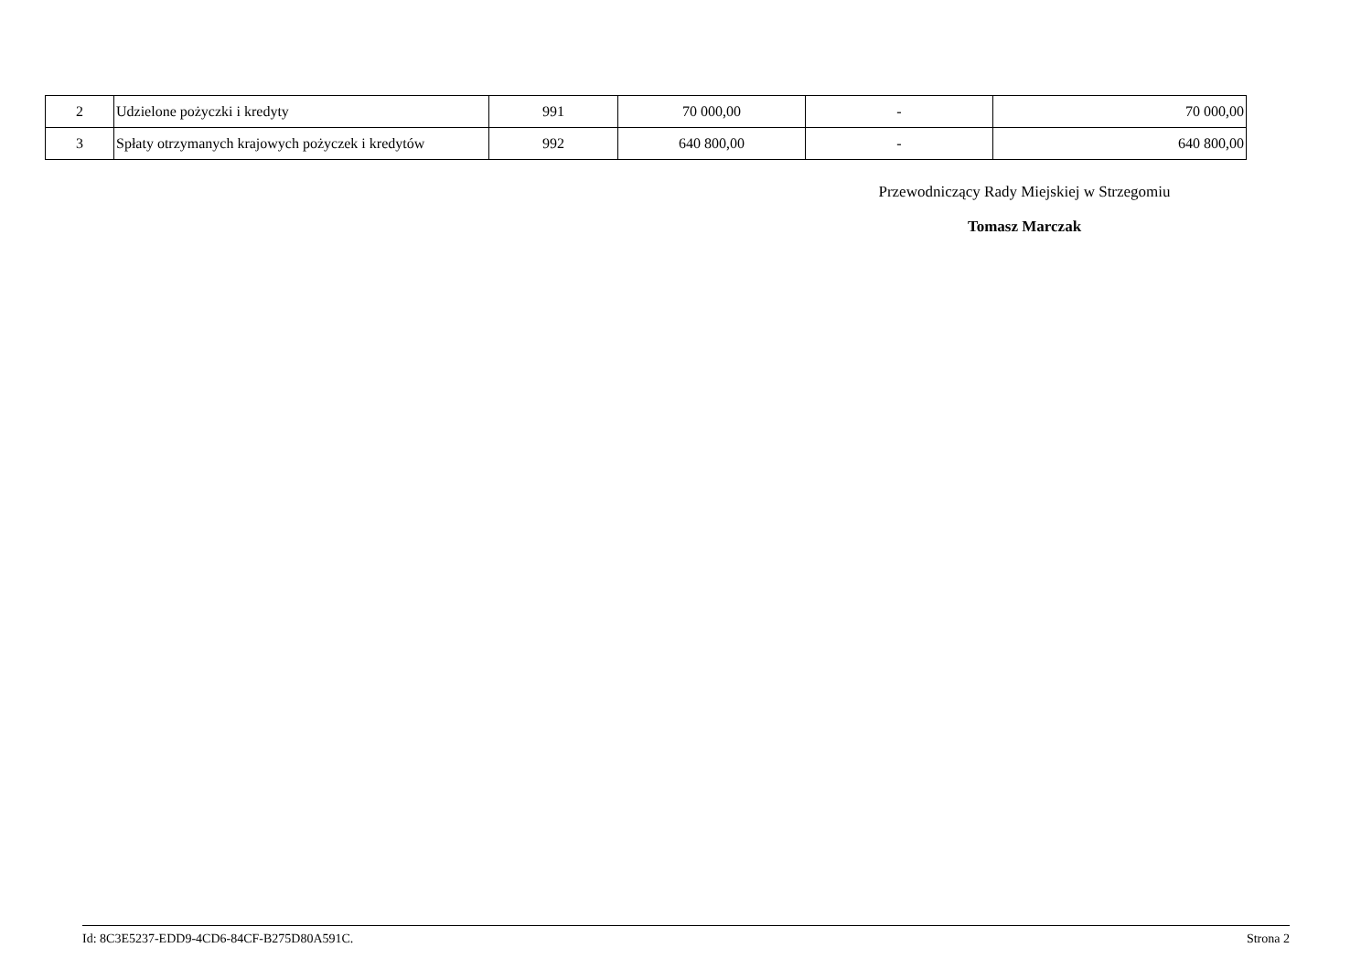| 2 | Udzielone pożyczki i kredyty | 991 | 70 000,00 | - | 70 000,00 |
| 3 | Spłaty otrzymanych krajowych pożyczek i kredytów | 992 | 640 800,00 | - | 640 800,00 |
Przewodniczący Rady Miejskiej w Strzegomiu
Tomasz Marczak
Id: 8C3E5237-EDD9-4CD6-84CF-B275D80A591C. Strona 2